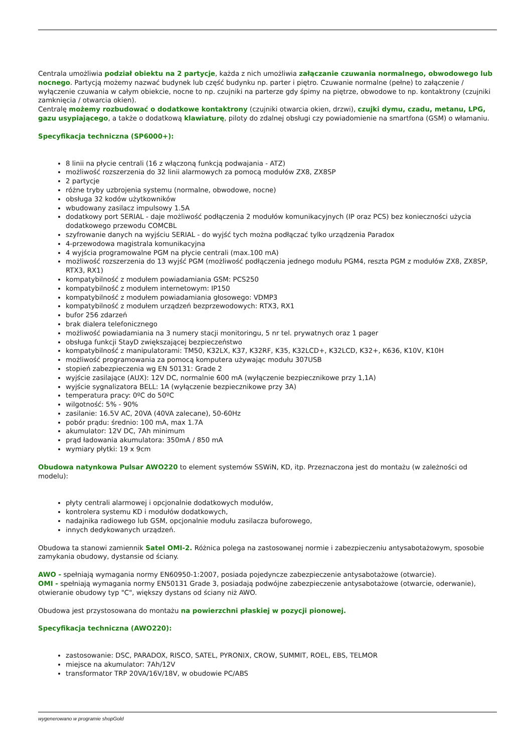Centrala umożliwia podział obiektu na 2 partycje, każda z nich umożliwia załączanie czuwania normalnego, obwodowego lub nocnego. Partycją możemy nazwać budynek lub część budynku np. parter i piętro. Czuwanie normalne (pełne) to załączenie / wyłączenie czuwania w całym obiekcie, nocne to np. czujniki na parterze gdy śpimy na piętrze, obwodowe to np. kontaktrony (czujniki zamknięcia / otwarcia okien).
Centralę możemy rozbudować o dodatkowe kontaktrony (czujniki otwarcia okien, drzwi), czujki dymu, czadu, metanu, LPG, gazu usypiającego, a także o dodatkową klawiaturę, piloty do zdalnej obsługi czy powiadomienie na smartfona (GSM) o włamaniu.
Specyfikacja techniczna (SP6000+):
8 linii na płycie centrali (16 z włączoną funkcją podwajania - ATZ)
możliwość rozszerzenia do 32 linii alarmowych za pomocą modułów ZX8, ZX8SP
2 partycje
różne tryby uzbrojenia systemu (normalne, obwodowe, nocne)
obsługa 32 kodów użytkowników
wbudowany zasilacz impulsowy 1.5A
dodatkowy port SERIAL - daje możliwość podłączenia 2 modułów komunikacyjnych (IP oraz PCS) bez konieczności użycia dodatkowego przewodu COMCBL
szyfrowanie danych na wyjściu SERIAL - do wyjść tych można podłączać tylko urządzenia Paradox
4-przewodowa magistrala komunikacyjna
4 wyjścia programowalne PGM na płycie centrali (max.100 mA)
możliwość rozszerzenia do 13 wyjść PGM (możliwość podłączenia jednego modułu PGM4, reszta PGM z modułów ZX8, ZX8SP, RTX3, RX1)
kompatybilność z modułem powiadamiania GSM: PCS250
kompatybilność z modułem internetowym: IP150
kompatybilność z modułem powiadamiania głosowego: VDMP3
kompatybilność z modułem urządzeń bezprzewodowych: RTX3, RX1
bufor 256 zdarzeń
brak dialera telefonicznego
możliwość powiadamiania na 3 numery stacji monitoringu, 5 nr tel. prywatnych oraz 1 pager
obsługa funkcji StayD zwiększającej bezpieczeństwo
kompatybilność z manipulatorami: TM50, K32LX, K37, K32RF, K35, K32LCD+, K32LCD, K32+, K636, K10V, K10H
możliwość programowania za pomocą komputera używając modułu 307USB
stopień zabezpieczenia wg EN 50131: Grade 2
wyjście zasilające (AUX): 12V DC, normalnie 600 mA (wyłączenie bezpiecznikowe przy 1,1A)
wyjście sygnalizatora BELL: 1A (wyłączenie bezpiecznikowe przy 3A)
temperatura pracy: 0ºC do 50ºC
wilgotność: 5% - 90%
zasilanie: 16.5V AC, 20VA (40VA zalecane), 50-60Hz
pobór prądu: średnio: 100 mA, max 1.7A
akumulator: 12V DC, 7Ah minimum
prąd ładowania akumulatora: 350mA / 850 mA
wymiary płytki: 19 x 9cm
Obudowa natynkowa Pulsar AWO220 to element systemów SSWiN, KD, itp. Przeznaczona jest do montażu (w zależności od modelu):
płyty centrali alarmowej i opcjonalnie dodatkowych modułów,
kontrolera systemu KD i modułów dodatkowych,
nadajnika radiowego lub GSM, opcjonalnie modułu zasilacza buforowego,
innych dedykowanych urządzeń.
Obudowa ta stanowi zamiennik Satel OMI-2. Różnica polega na zastosowanej normie i zabezpieczeniu antysabotażowym, sposobie zamykania obudowy, dystansie od ściany.
AWO - spełniają wymagania normy EN60950-1:2007, posiada pojedyncze zabezpieczenie antysabotażowe (otwarcie).
OMI - spełniają wymagania normy EN50131 Grade 3, posiadają podwójne zabezpieczenie antysabotażowe (otwarcie, oderwanie), otwieranie obudowy typ "C", większy dystans od ściany niż AWO.
Obudowa jest przystosowana do montażu na powierzchni płaskiej w pozycji pionowej.
Specyfikacja techniczna (AWO220):
zastosowanie: DSC, PARADOX, RISCO, SATEL, PYRONIX, CROW, SUMMIT, ROEL, EBS, TELMOR
miejsce na akumulator: 7Ah/12V
transformator TRP 20VA/16V/18V, w obudowie PC/ABS
wygenerowano w programie shopGold